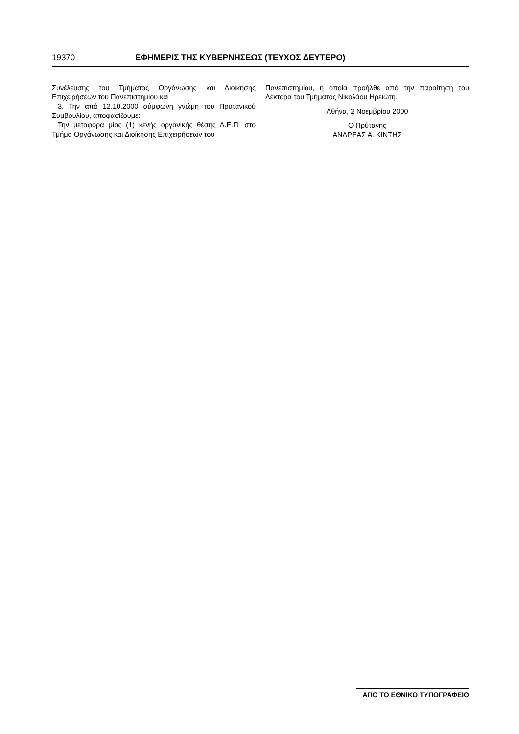19370 ΕΦΗΜΕΡΙΣ ΤΗΣ ΚΥΒΕΡΝΗΣΕΩΣ (ΤΕΥΧΟΣ ΔΕΥΤΕΡΟ)
Συνέλευσης του Τμήματος Οργάνωσης και Διοίκησης Επιχειρήσεων του Πανεπιστημίου και
3. Την από 12.10.2000 σύμφωνη γνώμη του Πρυτανικού Συμβουλίου, αποφασίζουμε:
Την μεταφορά μίας (1) κενής οργανικής θέσης Δ.Ε.Π. στο Τμήμα Οργάνωσης και Διοίκησης Επιχειρήσεων του
Πανεπιστημίου, η οποία προήλθε από την παραίτηση του Λέκτορα του Τμήματος Νικολάου Ηρειώτη.
Αθήνα, 2 Νοεμβρίου 2000
Ο Πρύτανης
ΑΝΔΡΕΑΣ Α. ΚΙΝΤΗΣ
ΑΠΟ ΤΟ ΕΘΝΙΚΟ ΤΥΠΟΓΡΑΦΕΙΟ